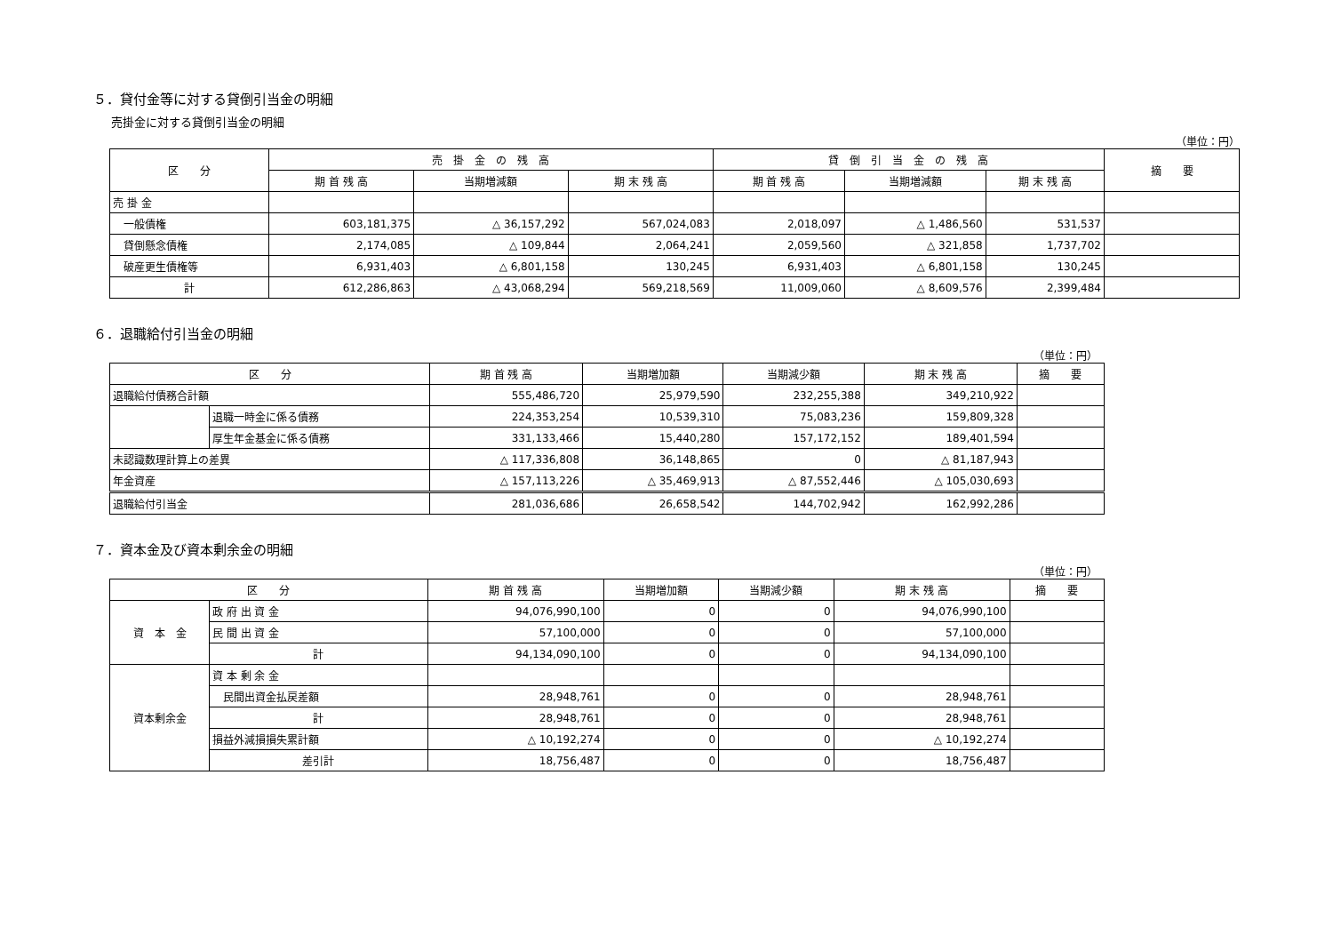５．貸付金等に対する貸倒引当金の明細
売掛金に対する貸倒引当金の明細
（単位：円）
| 区 分 | 売 掛 金 の 残 高 | | | 貸 倒 引 当 金 の 残 高 | | | 摘 要 |
| --- | --- | --- | --- | --- | --- | --- | --- |
| | 期 首 残 高 | 当期増減額 | 期 末 残 高 | 期 首 残 高 | 当期増減額 | 期 末 残 高 | |
| 売 掛 金 | | | | | | | |
| 一般債権 | 603,181,375 | △ 36,157,292 | 567,024,083 | 2,018,097 | △ 1,486,560 | 531,537 | |
| 貸倒懸念債権 | 2,174,085 | △ 109,844 | 2,064,241 | 2,059,560 | △ 321,858 | 1,737,702 | |
| 破産更生債権等 | 6,931,403 | △ 6,801,158 | 130,245 | 6,931,403 | △ 6,801,158 | 130,245 | |
| 計 | 612,286,863 | △ 43,068,294 | 569,218,569 | 11,009,060 | △ 8,609,576 | 2,399,484 | |
６．退職給付引当金の明細
（単位：円）
| 区 分 | | 期 首 残 高 | 当期増加額 | 当期減少額 | 期 末 残 高 | 摘 要 |
| --- | --- | --- | --- | --- | --- | --- |
| 退職給付債務合計額 | | 555,486,720 | 25,979,590 | 232,255,388 | 349,210,922 | |
| | 退職一時金に係る債務 | 224,353,254 | 10,539,310 | 75,083,236 | 159,809,328 | |
| | 厚生年金基金に係る債務 | 331,133,466 | 15,440,280 | 157,172,152 | 189,401,594 | |
| 未認識数理計算上の差異 | | △ 117,336,808 | 36,148,865 | 0 | △ 81,187,943 | |
| 年金資産 | | △ 157,113,226 | △ 35,469,913 | △ 87,552,446 | △ 105,030,693 | |
| 退職給付引当金 | | 281,036,686 | 26,658,542 | 144,702,942 | 162,992,286 | |
７．資本金及び資本剰余金の明細
（単位：円）
| 区 分 | | 期 首 残 高 | 当期増加額 | 当期減少額 | 期 末 残 高 | 摘 要 |
| --- | --- | --- | --- | --- | --- | --- |
| 資 本 金 | 政 府 出 資 金 | 94,076,990,100 | 0 | 0 | 94,076,990,100 | |
| | 民 間 出 資 金 | 57,100,000 | 0 | 0 | 57,100,000 | |
| | 計 | 94,134,090,100 | 0 | 0 | 94,134,090,100 | |
| 資本剰余金 | 資 本 剰 余 金 | | | | | |
| | 民間出資金払戻差額 | 28,948,761 | 0 | 0 | 28,948,761 | |
| | 計 | 28,948,761 | 0 | 0 | 28,948,761 | |
| | 損益外減損損失累計額 | △ 10,192,274 | 0 | 0 | △ 10,192,274 | |
| | 差引計 | 18,756,487 | 0 | 0 | 18,756,487 | |